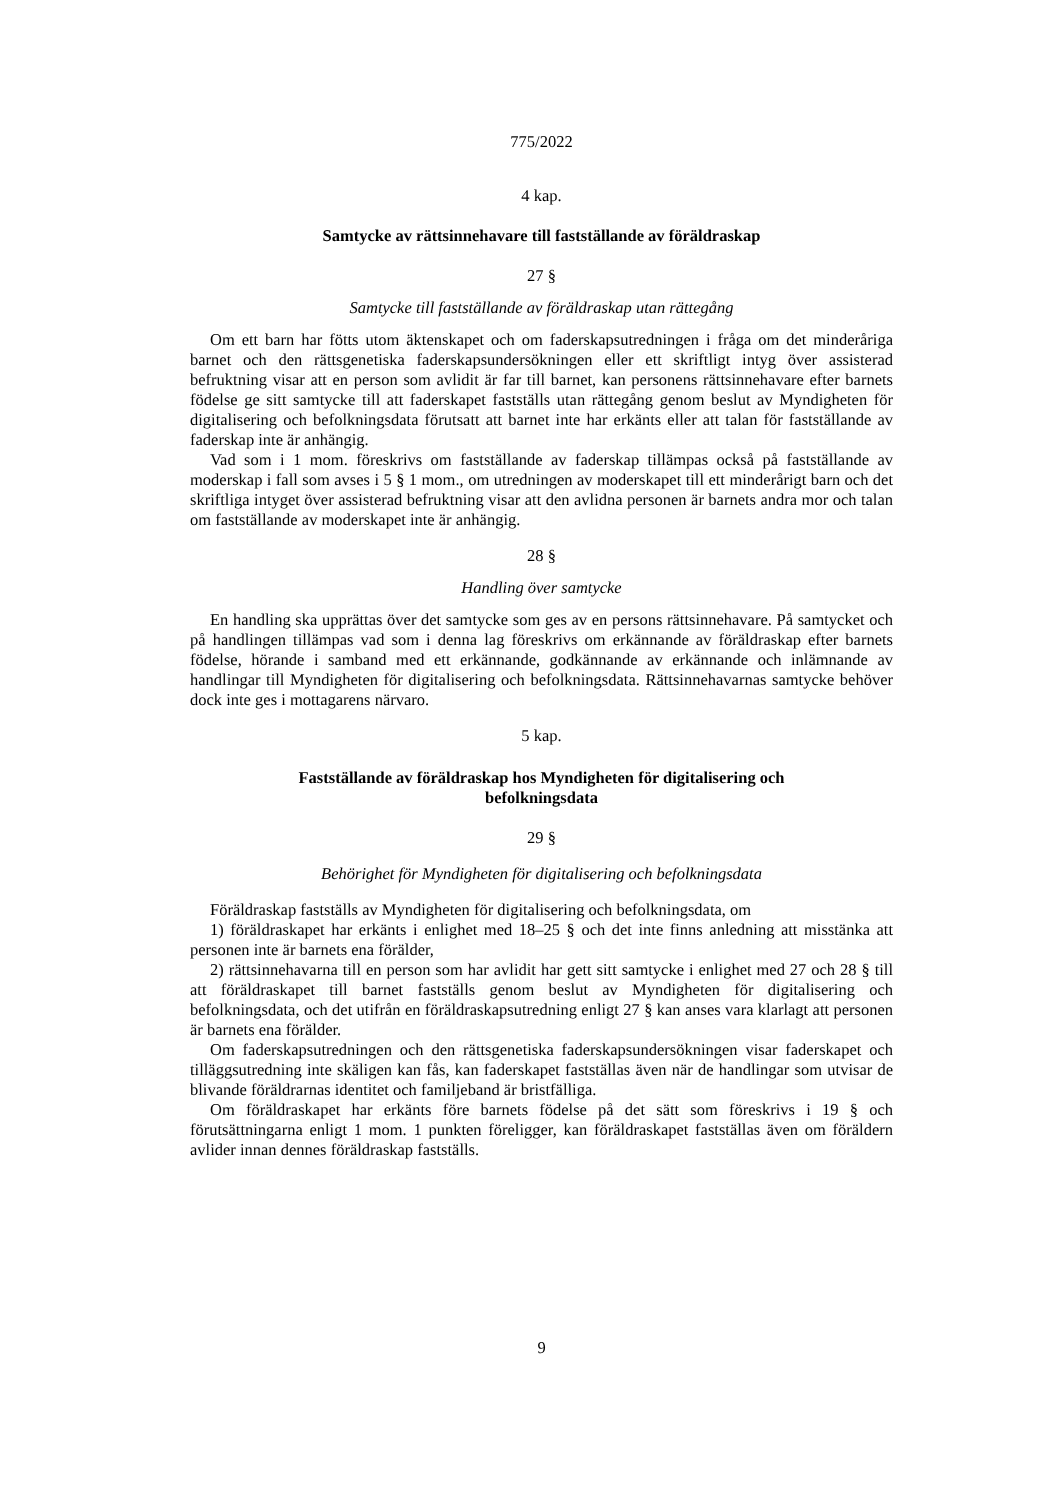775/2022
4 kap.
Samtycke av rättsinnehavare till fastställande av föräldraskap
27 §
Samtycke till fastställande av föräldraskap utan rättegång
Om ett barn har fötts utom äktenskapet och om faderskapsutredningen i fråga om det minderåriga barnet och den rättsgenetiska faderskapsundersökningen eller ett skriftligt intyg över assisterad befruktning visar att en person som avlidit är far till barnet, kan personens rättsinnehavare efter barnets födelse ge sitt samtycke till att faderskapet fastställs utan rättegång genom beslut av Myndigheten för digitalisering och befolkningsdata förutsatt att barnet inte har erkänts eller att talan för fastställande av faderskap inte är anhängig.
Vad som i 1 mom. föreskrivs om fastställande av faderskap tillämpas också på fastställande av moderskap i fall som avses i 5 § 1 mom., om utredningen av moderskapet till ett minderårigt barn och det skriftliga intyget över assisterad befruktning visar att den avlidna personen är barnets andra mor och talan om fastställande av moderskapet inte är anhängig.
28 §
Handling över samtycke
En handling ska upprättas över det samtycke som ges av en persons rättsinnehavare. På samtycket och på handlingen tillämpas vad som i denna lag föreskrivs om erkännande av föräldraskap efter barnets födelse, hörande i samband med ett erkännande, godkännande av erkännande och inlämnande av handlingar till Myndigheten för digitalisering och befolkningsdata. Rättsinnehavarnas samtycke behöver dock inte ges i mottagarens närvaro.
5 kap.
Fastställande av föräldraskap hos Myndigheten för digitalisering och
befolkningsdata
29 §
Behörighet för Myndigheten för digitalisering och befolkningsdata
Föräldraskap fastställs av Myndigheten för digitalisering och befolkningsdata, om
1) föräldraskapet har erkänts i enlighet med 18–25 § och det inte finns anledning att misstänka att personen inte är barnets ena förälder,
2) rättsinnehavarna till en person som har avlidit har gett sitt samtycke i enlighet med 27 och 28 § till att föräldraskapet till barnet fastställs genom beslut av Myndigheten för digitalisering och befolkningsdata, och det utifrån en föräldraskapsutredning enligt 27 § kan anses vara klarlagt att personen är barnets ena förälder.
Om faderskapsutredningen och den rättsgenetiska faderskapsundersökningen visar faderskapet och tilläggsutredning inte skäligen kan fås, kan faderskapet fastställas även när de handlingar som utvisar de blivande föräldrarnas identitet och familjeband är bristfälliga.
Om föräldraskapet har erkänts före barnets födelse på det sätt som föreskrivs i 19 § och förutsättningarna enligt 1 mom. 1 punkten föreligger, kan föräldraskapet fastställas även om föräldern avlider innan dennes föräldraskap fastställs.
9